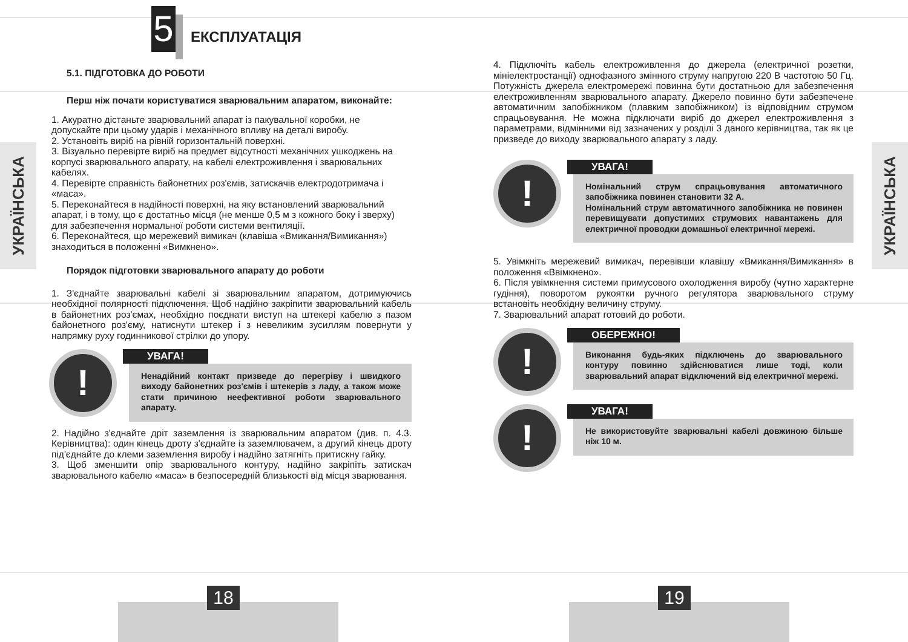УКРАЇНСЬКА
5
ЕКСПЛУАТАЦІЯ
5.1. ПІДГОТОВКА ДО РОБОТИ
Перш ніж почати користуватися зварювальним апаратом, виконайте:
1. Акуратно дістаньте зварювальний апарат із пакувальної коробки, не допускайте при цьому ударів і механічного впливу на деталі виробу.
2. Установіть виріб на рівній горизонтальній поверхні.
3. Візуально перевірте виріб на предмет відсутності механічних ушкоджень на корпусі зварювального апарату, на кабелі електроживлення і зварювальних кабелях.
4. Перевірте справність байонетних роз'ємів, затискачів електродотримача і «маса».
5. Переконайтеся в надійності поверхні, на яку встановлений зварювальний апарат, і в тому, що є достатньо місця (не менше 0,5 м з кожного боку і зверху) для забезпечення нормальної роботи системи вентиляції.
6. Переконайтеся, що мережевий вимикач (клавіша «Вмикання/Вимикання») знаходиться в положенні «Вимкнено».
Порядок підготовки зварювального апарату до роботи
1. З'єднайте зварювальні кабелі зі зварювальним апаратом, дотримуючись необхідної полярності підключення. Щоб надійно закріпити зварювальний кабель в байонетних роз'ємах, необхідно поєднати виступ на штекері кабелю з пазом байонетного роз'єму, натиснути штекер і з невеликим зусиллям повернути у напрямку руху годинникової стрілки до упору.
!
УВАГА!
Ненадійний контакт призведе до перегріву і швидкого виходу байонетних роз'ємів і штекерів з ладу, а також може стати причиною неефективної роботи зварювального апарату.
2. Надійно з'єднайте дріт заземлення із зварювальним апаратом (див. п. 4.3. Керівництва): один кінець дроту з'єднайте із заземлювачем, а другий кінець дроту під'єднайте до клеми заземлення виробу і надійно затягніть притискну гайку.
3. Щоб зменшити опір зварювального контуру, надійно закріпіть затискач зварювального кабелю «маса» в безпосередній близькості від місця зварювання.
18
УКРАЇНСЬКА
4. Підключіть кабель електроживлення до джерела (електричної розетки, мініелектростанції) однофазного змінного струму напругою 220 В частотою 50 Гц. Потужність джерела електромережі повинна бути достатньою для забезпечення електроживленням зварювального апарату. Джерело повинно бути забезпечене автоматичним запобіжником (плавким запобіжником) із відповідним струмом спрацьовування. Не можна підключати виріб до джерел електроживлення з параметрами, відмінними від зазначених у розділі 3 даного керівництва, так як це призведе до виходу зварювального апарату з ладу.
!
УВАГА!
Номінальний струм спрацьовування автоматичного запобіжника повинен становити 32 А.
Номінальний струм автоматичного запобіжника не повинен перевищувати допустимих струмових навантажень для електричної проводки домашньої електричної мережі.
5. Увімкніть мережевий вимикач, перевівши клавішу «Вмикання/Вимикання» в положення «Ввімкнено».
6. Після увімкнення системи примусового охолодження виробу (чутно характерне гудіння), поворотом рукоятки ручного регулятора зварювального струму встановіть необхідну величину струму.
7. Зварювальний апарат готовий до роботи.
!
ОБЕРЕЖНО!
Виконання будь-яких підключень до зварювального контуру повинно здійснюватися лише тоді, коли зварювальний апарат відключений від електричної мережі.
!
УВАГА!
Не використовуйте зварювальні кабелі довжиною більше ніж 10 м.
19